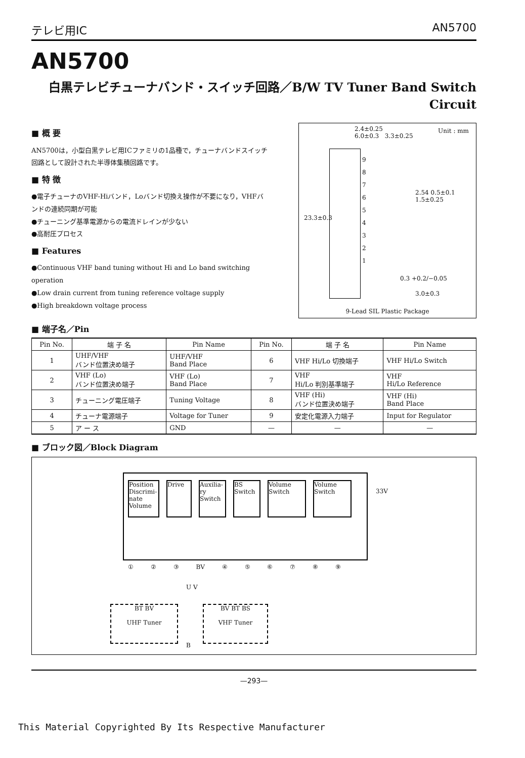テレビ用IC AN5700
AN5700
白黒テレビチューナバンド・スイッチ回路／B/W TV Tuner Band Switch
Circuit
■ 概 要
AN5700は，小型白黒テレビ用ICファミリの1品種で，チューナバンドスイッチ回路として設計された半導体集積回路です。
■ 特 徴
●電子チューナのVHF-Hiバンド，Loバンド切換え操作が不要になり，VHFバンドの連続同期が可能
●チューニング基準電源からの電流ドレインが少ない
●高耐圧プロセス
■ Features
●Continuous VHF band tuning without Hi and Lo band switching operation
●Low drain current from tuning reference voltage supply
●High breakdown voltage process
2.4±0.25
6.0±0.3 3.3±0.25
Unit : mm
9
8
7
6
5
4
3
2
1
23.3±0.3
2.54 0.5±0.1 1.5±0.25
0.3 +0.2/−0.05
3.0±0.3
9-Lead SIL Plastic Package
■ 端子名／Pin
| Pin No. | 端 子 名 | Pin Name | Pin No. | 端 子 名 | Pin Name |
| --- | --- | --- | --- | --- | --- |
| 1 | UHF/VHF バンド位置決め端子 | UHF/VHF Band Place | 6 | VHF Hi/Lo 切換端子 | VHF Hi/Lo Switch |
| 2 | VHF (Lo) バンド位置決め端子 | VHF (Lo) Band Place | 7 | VHF Hi/Lo 判別基準端子 | VHF Hi/Lo Reference |
| 3 | チューニング電圧端子 | Tuning Voltage | 8 | VHF (Hi) バンド位置決め端子 | VHF (Hi) Band Place |
| 4 | チューナ電源端子 | Voltage for Tuner | 9 | 安定化電源入力端子 | Input for Regulator |
| 5 | ア ー ス | GND | — | — | — |
■ ブロック図／Block Diagram
Position Discrimi-nate Volume
Drive Auxilia-ry Switch
BS Switch
Volume Switch
Volume Switch
① ② ③ BV ④ ⑤ ⑥ ⑦ ⑧ ⑨
33V
U V
BT BV
UHF Tuner
BV BT BS
VHF Tuner
B
—293—
This Material Copyrighted By Its Respective Manufacturer